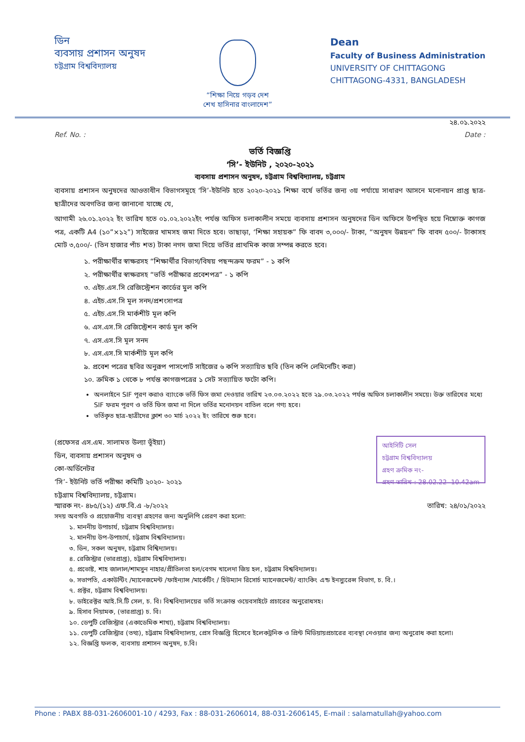ডিন
ব্যবসায় প্রশাসন অনুষদ
চট্টগ্রাম বিশ্ববিদ্যালয়
“শিক্ষা নিয়ে গড়ব দেশ
শেখ হাসিনার বাংলাদেশ”
Dean
Faculty of Business Administration
UNIVERSITY OF CHITTAGONG
CHITTAGONG-4331, BANGLADESH
২৪.০১.২০২২
Ref. No. : Date :
ভর্তি বিজ্ঞপ্তি
‘সি’- ইউনিট , ২০২০-২০২১
ব্যবসায় প্রশাসন অনুষদ, চট্টগ্রাম বিশ্ববিদ্যালয়, চট্টগ্রাম
ব্যবসায় প্রশাসন অনুষদের আওতাধীন বিভাগসমূহে ‘সি’-ইউনিট হতে ২০২০-২০২১ শিক্ষা বর্ষে ভর্তির জন্য ৩য় পর্যায়ে সাধারণ আসনে মনোনয়ন প্রাপ্ত ছাত্র-ছাত্রীদের অবগতির জন্য জানানো যাচ্ছে যে,
আগামী ২৬.০১.২০২২ ইং তারিখ হতে ০১.০২.২০২২ইং পর্যন্ত অফিস চলাকালীন সময়ে ব্যবসায় প্রশাসন অনুষদের ডিন অফিসে উপস্থিত হয়ে নিম্নোক্ত কাগজ পত্র, একটি A4 (১০”×১২”) সাইজের খামসহ জমা দিতে হবে। তাছাড়া, ‘শিক্ষা সহায়ক” ফি বাবদ ৩,০০০/- টাকা, “অনুষদ উন্নয়ন” ফি বাবদ ৫০০/- টাকাসহ মোট ৩,৫০০/- (তিন হাজার পাঁচ শত) টাকা নগদ জমা দিয়ে ভর্তির প্রাথমিক কাজ সম্পন্ন করতে হবে।
১. পরীক্ষার্থীর স্বাক্ষরসহ “শিক্ষার্থীর বিভাগ/বিষয় পছন্দক্রম ফরম” - ১ কপি
২. পরীক্ষার্থীর স্বাক্ষরসহ “ভর্তি পরীক্ষার প্রবেশপত্র” - ১ কপি
৩. এইচ.এস.সি রেজিস্ট্রেশন কার্ডের মুল কপি
৪. এইচ.এস.সি মূল সনদ/প্রশংসাপত্র
৫. এইচ.এস.সি মার্কশীট মূল কপি
৬. এস.এস.সি রেজিস্ট্রেশন কার্ড মূল কপি
৭. এস.এস.সি মূল সনদ
৮. এস.এস.সি মার্কশীট মূল কপি
৯. প্রবেশ পত্রের ছবির অনুরূপ পাসপোর্ট সাইজের ৬ কপি সত্যায়িত ছবি (তিন কপি লেমিনেটিং করা)
১০. ক্রমিক ১ থেকে ৮ পর্যন্ত কাগজপত্রের ১ সেট সত্যায়িত ফটো কপি।
অনলাইনে SIF পূরণ করাও ব্যাংকে ভর্তি ফিস জমা দেওয়ার তারিখ ২৩.০৩.২০২২ হতে ২৯.০৩.২০২২ পর্যন্ত অফিস চলাকালীন সময়ে। উক্ত তারিখের মধ্যে SIF ফরম পূরণ ও ভর্তি ফিস জমা না দিলে ভর্তির মনোনয়ন বাতিল বলে গণ্য হবে।
ভর্তিকৃত ছাত্র-ছাত্রীদের ক্লাশ ৩০ মার্চ ২০২২ ইং তারিখে শুরু হবে।
(প্রফেসর এস.এম. সালামত উল্যা ভূঁইয়া)
ডিন, ব্যবসায় প্রশাসন অনুষদ ও
কো-অর্ডিনেটর
‘সি’- ইউনিট ভর্তি পরীক্ষা কমিটি ২০২০- ২০২১
চট্টগ্রাম বিশ্ববিদ্যালয়, চট্টগ্রাম।
আইসিটি সেল
চট্টগ্রাম বিশ্ববিদ্যালয়
গ্রহণ ক্রমিক নং-
গ্রহণ তারিখ : 28.02.22 10.42am
স্মারক নং- ৪৮৫/(১২) এফ.বি.এ -৮/২০২২ তারিখ: ২৪/০১/২০২২
সদয় অবগতি ও প্রয়োজনীয় ব্যবস্থা গ্রহণের জন্য অনুলিপি প্রেরণ করা হলো:
১. মাননীয় উপাচার্য, চট্টগ্রাম বিশ্ববিদ্যালয়।
২. মাননীয় উপ-উপাচার্য, চট্টগ্রাম বিশ্ববিদ্যালয়।
৩. ডিন, সকল অনুষদ, চট্টগ্রাম বিশ্বিদ্যালয়।
৪. রেজিস্ট্রার (ভারপ্রাপ্ত), চট্টগ্রাম বিশ্ববিদ্যালয়।
৫. প্রভোষ্ট, শাহ জালাল/শামসুন নাহার/প্রীতিলতা হল/বেগম খালেদা জিয় হল, চট্টগ্রাম বিশ্ববিদ্যালয়।
৬. সভাপতি, একাউন্টিং /ম্যানেজমেন্ট /ফাইন্যান্স /মার্কেটিং / হিউম্যান রিসোর্চ ম্যানেজমেন্ট/ ব্যাংকিং এন্ড ইনস্যুরেন্স বিভাগ, চ. বি.।
৭. প্রক্টর, চট্টগ্রাম বিশ্ববিদ্যালয়।
৮. ডাইরেক্টর আই.সি.টি সেল, চ. বি। বিশ্ববিদ্যালয়ের ভর্তি সংক্রান্ত ওয়েবসাইটে প্রচারের অনুরোধসহ।
৯. হিসাব নিয়ামক, (ভারপ্রাপ্ত) চ. বি।
১০. ডেপুটি রেজিস্ট্রার (একাডেমিক শাখা), চট্টগ্রাম বিশ্ববিদ্যালয়।
১১. ডেপুটি রেজিস্ট্রার (তথ্য), চট্টগ্রাম বিশ্ববিদ্যালয়, প্রেস বিজ্ঞপ্তি হিসেবে ইলেকট্রনিক ও প্রিন্ট মিডিয়ায়প্রচারের ব্যবস্থা নেওয়ার জন্য অনুরোধ করা হলো।
১২. বিজ্ঞপ্তি ফলক, ব্যবসায় প্রশাসন অনুষদ, চ.বি।
Phone : PABX 88-031-2606001-10 / 4293, Fax : 88-031-2606014, 88-031-2606145, E-mail : salamatullah@yahoo.com